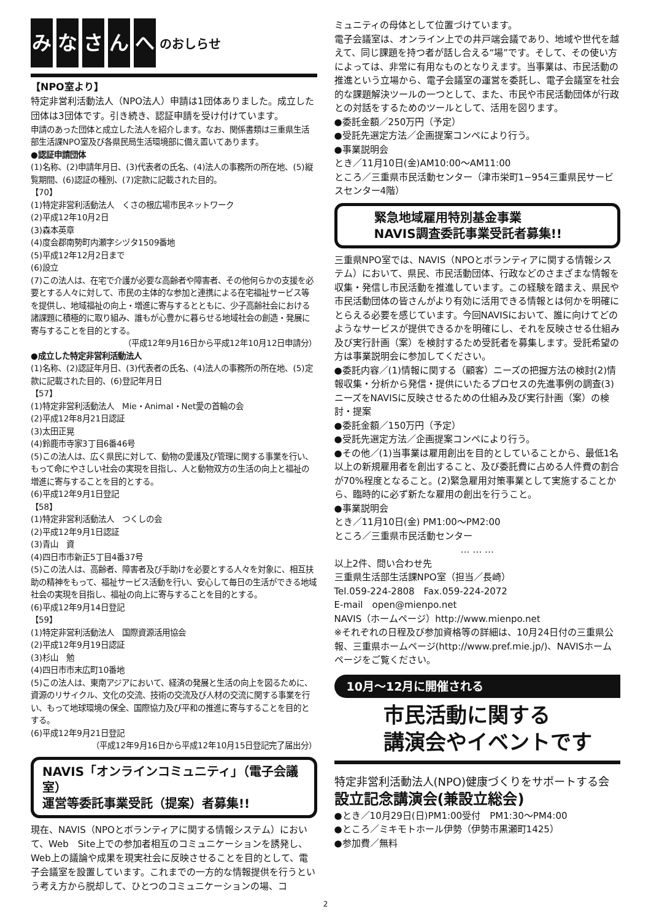みなさんへ のおしらせ
【NPO室より】
特定非営利活動法人（NPO法人）申請は1団体ありました。成立した団体は3団体です。引き続き、認証申請を受け付けています。
申請のあった団体と成立した法人を紹介します。なお、関係書類は三重県生活部生活課NPO室及び各県民局生活環境部に備え置いてあります。
●認証申請団体
(1)名称、(2)申請年月日、(3)代表者の氏名、(4)法人の事務所の所在地、(5)縦覧期間、(6)認証の種別、(7)定款に記載された目的。
【70】
(1)特定非営利活動法人　くさの根広場市民ネットワーク
(2)平成12年10月2日
(3)森本英章
(4)度会郡南勢町内瀬字シヅタ1509番地
(5)平成12年12月2日まで
(6)設立
(7)この法人は、在宅で介護が必要な高齢者や障害者、その他何らかの支援を必要とする人々に対して、市民の主体的な参加と連携による在宅福祉サービス等を提供し、地域福祉の向上・増進に寄与するとともに、少子高齢社会における諸課題に積極的に取り組み、誰もが心豊かに暮らせる地域社会の創造・発展に寄与することを目的とする。
（平成12年9月16日から平成12年10月12日申請分）
●成立した特定非営利活動法人
(1)名称、(2)認証年月日、(3)代表者の氏名、(4)法人の事務所の所在地、(5)定款に記載された目的、(6)登記年月日
【57】
(1)特定非営利活動法人　Mie・Animal・Net愛の首輪の会
(2)平成12年8月21日認証
(3)太田正晃
(4)鈴鹿市寺家3丁目6番46号
(5)この法人は、広く県民に対して、動物の愛護及び管理に関する事業を行い、もって命にやさしい社会の実現を目指し、人と動物双方の生活の向上と福祉の増進に寄与することを目的とする。
(6)平成12年9月1日登記
【58】
(1)特定非営利活動法人　つくしの会
(2)平成12年9月1日認証
(3)青山　資
(4)四日市市新正5丁目4番37号
(5)この法人は、高齢者、障害者及び手助けを必要とする人々を対象に、相互扶助の精神をもって、福祉サービス活動を行い、安心して毎日の生活ができる地域社会の実現を目指し、福祉の向上に寄与することを目的とする。
(6)平成12年9月14日登記
【59】
(1)特定非営利活動法人　国際資源活用協会
(2)平成12年9月19日認証
(3)杉山　勉
(4)四日市市末広町10番地
(5)この法人は、東南アジアにおいて、経済の発展と生活の向上を図るために、資源のリサイクル、文化の交流、技術の交流及び人材の交流に関する事業を行い、もって地球環境の保全、国際協力及び平和の推進に寄与することを目的とする。
(6)平成12年9月21日登記
（平成12年9月16日から平成12年10月15日登記完了届出分）
NAVIS「オンラインコミュニティ」（電子会議室）
運営等委託事業受託（提案）者募集!!
現在、NAVIS（NPOとボランティアに関する情報システム）において、Web　Site上での参加者相互のコミュニケーションを誘発し、Web上の議論や成果を現実社会に反映させることを目的として、電子会議室を設置しています。これまでの一方的な情報提供を行うという考え方から脱却して、ひとつのコミュニケーションの場、コ
ミュニティの母体として位置づけています。
電子会議室は、オンライン上での井戸端会議であり、地域や世代を越えて、同じ課題を持つ者が話し合える“場”です。そして、その使い方によっては、非常に有用なものとなりえます。当事業は、市民活動の推進という立場から、電子会議室の運営を委託し、電子会議室を社会的な課題解決ツールの一つとして、また、市民や市民活動団体が行政との対話をするためのツールとして、活用を図ります。
●委託金額／250万円（予定）
●受託先選定方法／企画提案コンペにより行う。
●事業説明会
とき／11月10日(金)AM10:00〜AM11:00
ところ／三重県市民活動センター（津市栄町1−954三重県民サービスセンター4階）
緊急地域雇用特別基金事業
NAVIS調査委託事業受託者募集!!
三重県NPO室では、NAVIS（NPOとボランティアに関する情報システム）において、県民、市民活動団体、行政などのさまざまな情報を収集・発信し市民活動を推進しています。この経験を踏まえ、県民や市民活動団体の皆さんがより有効に活用できる情報とは何かを明確にとらえる必要を感じています。今回NAVISにおいて、誰に向けてどのようなサービスが提供できるかを明確にし、それを反映させる仕組み及び実行計画（案）を検討するため受託者を募集します。受託希望の方は事業説明会に参加してください。
●委託内容／(1)情報に関する（顧客）ニーズの把握方法の検討(2)情報収集・分析から発信・提供にいたるプロセスの先進事例の調査(3)ニーズをNAVISに反映させるための仕組み及び実行計画（案）の検討・提案
●委託金額／150万円（予定）
●受託先選定方法／企画提案コンペにより行う。
●その他／(1)当事業は雇用創出を目的としていることから、最低1名以上の新規雇用者を創出すること、及び委託費に占める人件費の割合が70%程度となること。(2)緊急雇用対策事業として実施することから、臨時的に必ず新たな雇用の創出を行うこと。
●事業説明会
とき／11月10日(金) PM1:00〜PM2:00
ところ／三重県市民活動センター
… … …
以上2件、問い合わせ先
三重県生活部生活課NPO室（担当／長崎）
Tel.059-224-2808　Fax.059-224-2072
E-mail　open@mienpo.net
NAVIS（ホームページ）http://www.mienpo.net
※それぞれの日程及び参加資格等の詳細は、10月24日付の三重県公報、三重県ホームページ(http://www.pref.mie.jp/)、NAVISホームページをご覧ください。
10月〜12月に開催される
市民活動に関する
講演会やイベントです
特定非営利活動法人(NPO)健康づくりをサポートする会
設立記念講演会(兼設立総会)
●とき／10月29日(日)PM1:00受付　PM1:30〜PM4:00
●ところ／ミキモトホール伊勢（伊勢市黒瀬町1425）
●参加費／無料
2